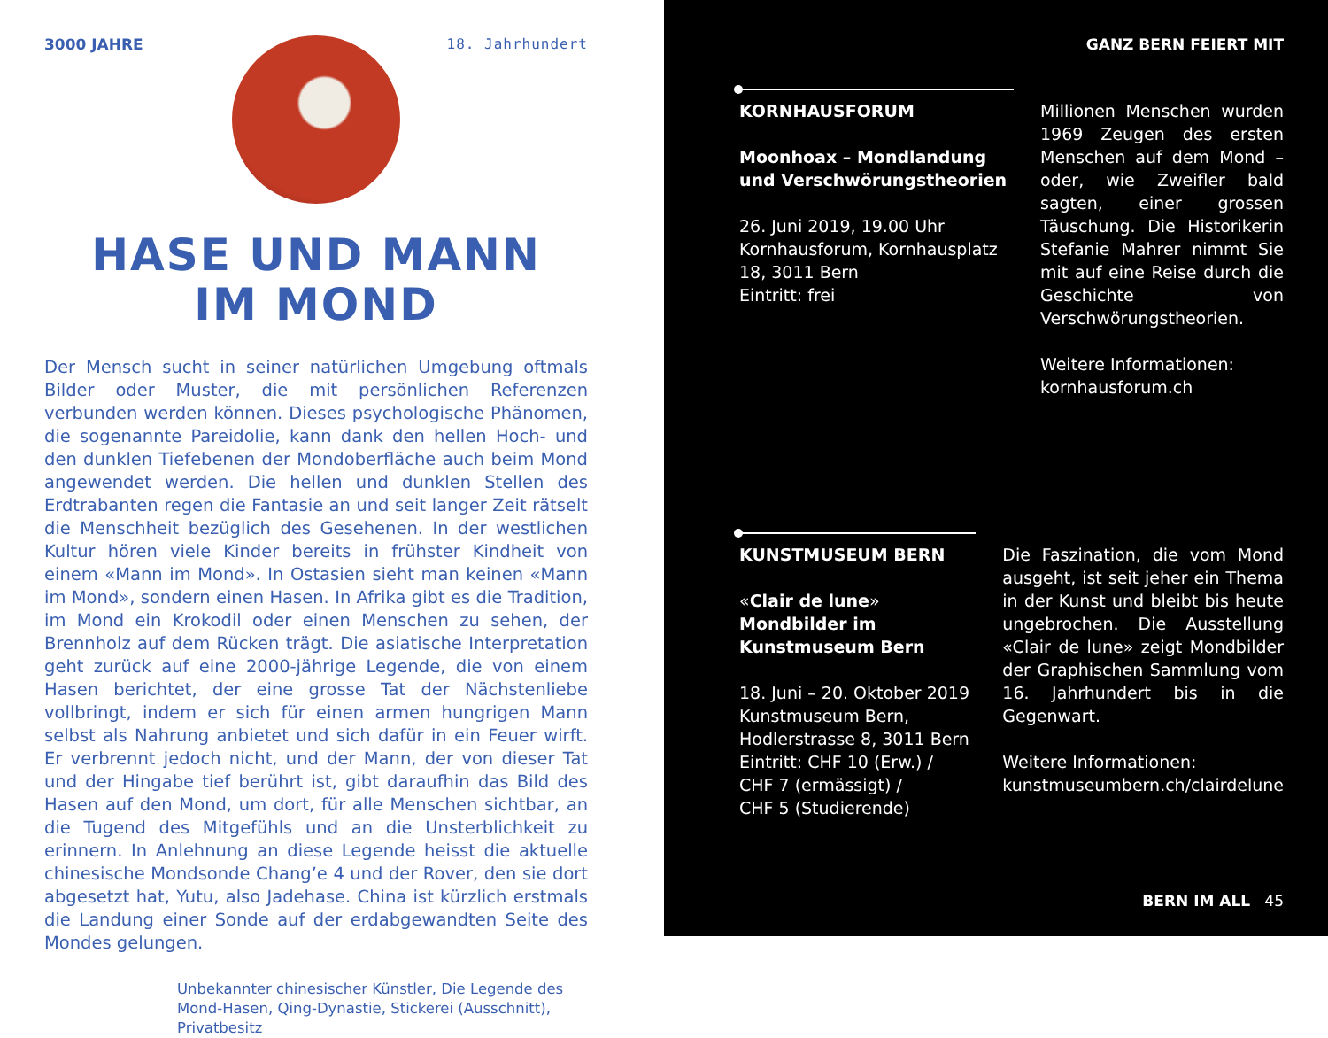3000 JAHRE 18. Jahrhundert
HASE UND MANN
IM MOND
Der Mensch sucht in seiner natürlichen Umgebung oftmals Bilder oder Muster, die mit persönlichen Referenzen verbunden werden können. Dieses psychologische Phänomen, die sogenannte Pareidolie, kann dank den hellen Hoch- und den dunklen Tiefebenen der Mondoberfläche auch beim Mond angewendet werden. Die hellen und dunklen Stellen des Erdtrabanten regen die Fantasie an und seit langer Zeit rätselt die Menschheit bezüglich des Gesehenen. In der westlichen Kultur hören viele Kinder bereits in frühster Kindheit von einem «Mann im Mond». In Ostasien sieht man keinen «Mann im Mond», sondern einen Hasen. In Afrika gibt es die Tradition, im Mond ein Krokodil oder einen Menschen zu sehen, der Brennholz auf dem Rücken trägt. Die asiatische Interpretation geht zurück auf eine 2000-jährige Legende, die von einem Hasen berichtet, der eine grosse Tat der Nächstenliebe vollbringt, indem er sich für einen armen hungrigen Mann selbst als Nahrung anbietet und sich dafür in ein Feuer wirft. Er verbrennt jedoch nicht, und der Mann, der von dieser Tat und der Hingabe tief berührt ist, gibt daraufhin das Bild des Hasen auf den Mond, um dort, für alle Menschen sichtbar, an die Tugend des Mitgefühls und an die Unsterblichkeit zu erinnern. In Anlehnung an diese Legende heisst die aktuelle chinesische Mondsonde Chang’e 4 und der Rover, den sie dort abgesetzt hat, Yutu, also Jadehase. China ist kürzlich erstmals die Landung einer Sonde auf der erdabgewandten Seite des Mondes gelungen.
Unbekannter chinesischer Künstler, Die Legende des Mond-Hasen, Qing-Dynastie, Stickerei (Ausschnitt), Privatbesitz
GANZ BERN FEIERT MIT
KORNHAUSFORUM
Moonhoax – Mondlandung und Verschwörungstheorien
26. Juni 2019, 19.00 Uhr
Kornhausforum, Kornhausplatz 18, 3011 Bern
Eintritt: frei
Millionen Menschen wurden 1969 Zeugen des ersten Menschen auf dem Mond – oder, wie Zweifler bald sagten, einer grossen Täuschung. Die Historikerin Stefanie Mahrer nimmt Sie mit auf eine Reise durch die Geschichte von Verschwörungstheorien.
Weitere Informationen:
kornhausforum.ch
KUNSTMUSEUM BERN
«Clair de lune»
Mondbilder im Kunstmuseum Bern
18. Juni – 20. Oktober 2019
Kunstmuseum Bern,
Hodlerstrasse 8, 3011 Bern
Eintritt: CHF 10 (Erw.) /
CHF 7 (ermässigt) /
CHF 5 (Studierende)
Die Faszination, die vom Mond ausgeht, ist seit jeher ein Thema in der Kunst und bleibt bis heute ungebrochen. Die Ausstellung «Clair de lune» zeigt Mondbilder der Graphischen Sammlung vom 16. Jahrhundert bis in die Gegenwart.
Weitere Informationen:
kunstmuseumbern.ch/clairdelune
BERN IM ALL 45